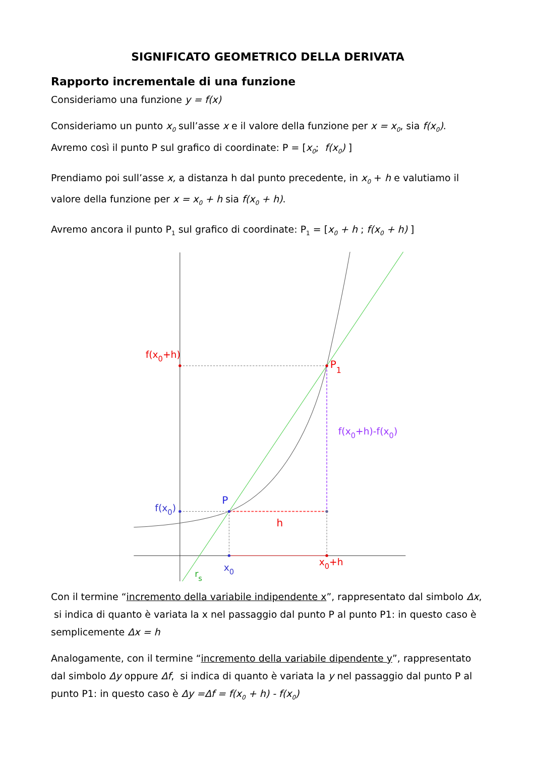SIGNIFICATO GEOMETRICO DELLA DERIVATA
Rapporto incrementale di una funzione
Consideriamo una funzione y = f(x)
Consideriamo un punto x<sub>0</sub> sull’asse x e il valore della funzione per x = x<sub>0</sub>, sia f(x<sub>0</sub>).
Avremo così il punto P sul grafico di coordinate: P = [x<sub>0</sub>; f(x<sub>0</sub>) ]
Prendiamo poi sull’asse x, a distanza h dal punto precedente, in x<sub>0</sub> + h e valutiamo il valore della funzione per x = x<sub>0</sub> + h sia f(x<sub>0</sub> + h).
Avremo ancora il punto P<sub>1</sub> sul grafico di coordinate: P<sub>1</sub> = [x<sub>0</sub> + h ; f(x<sub>0</sub> + h) ]
f(x0+h)
P1
f(x0+h)-f(x0)
P
f(x0)
h
x0
x0+h
rs
Con il termine “incremento della variabile indipendente x”, rappresentato dal simbolo Δx, si indica di quanto è variata la x nel passaggio dal punto P al punto P1: in questo caso è semplicemente Δx = h
Analogamente, con il termine “incremento della variabile dipendente y”, rappresentato dal simbolo Δy oppure Δf, si indica di quanto è variata la y nel passaggio dal punto P al punto P1: in questo caso è Δy =Δf = f(x<sub>0</sub> + h) - f(x<sub>0</sub>)